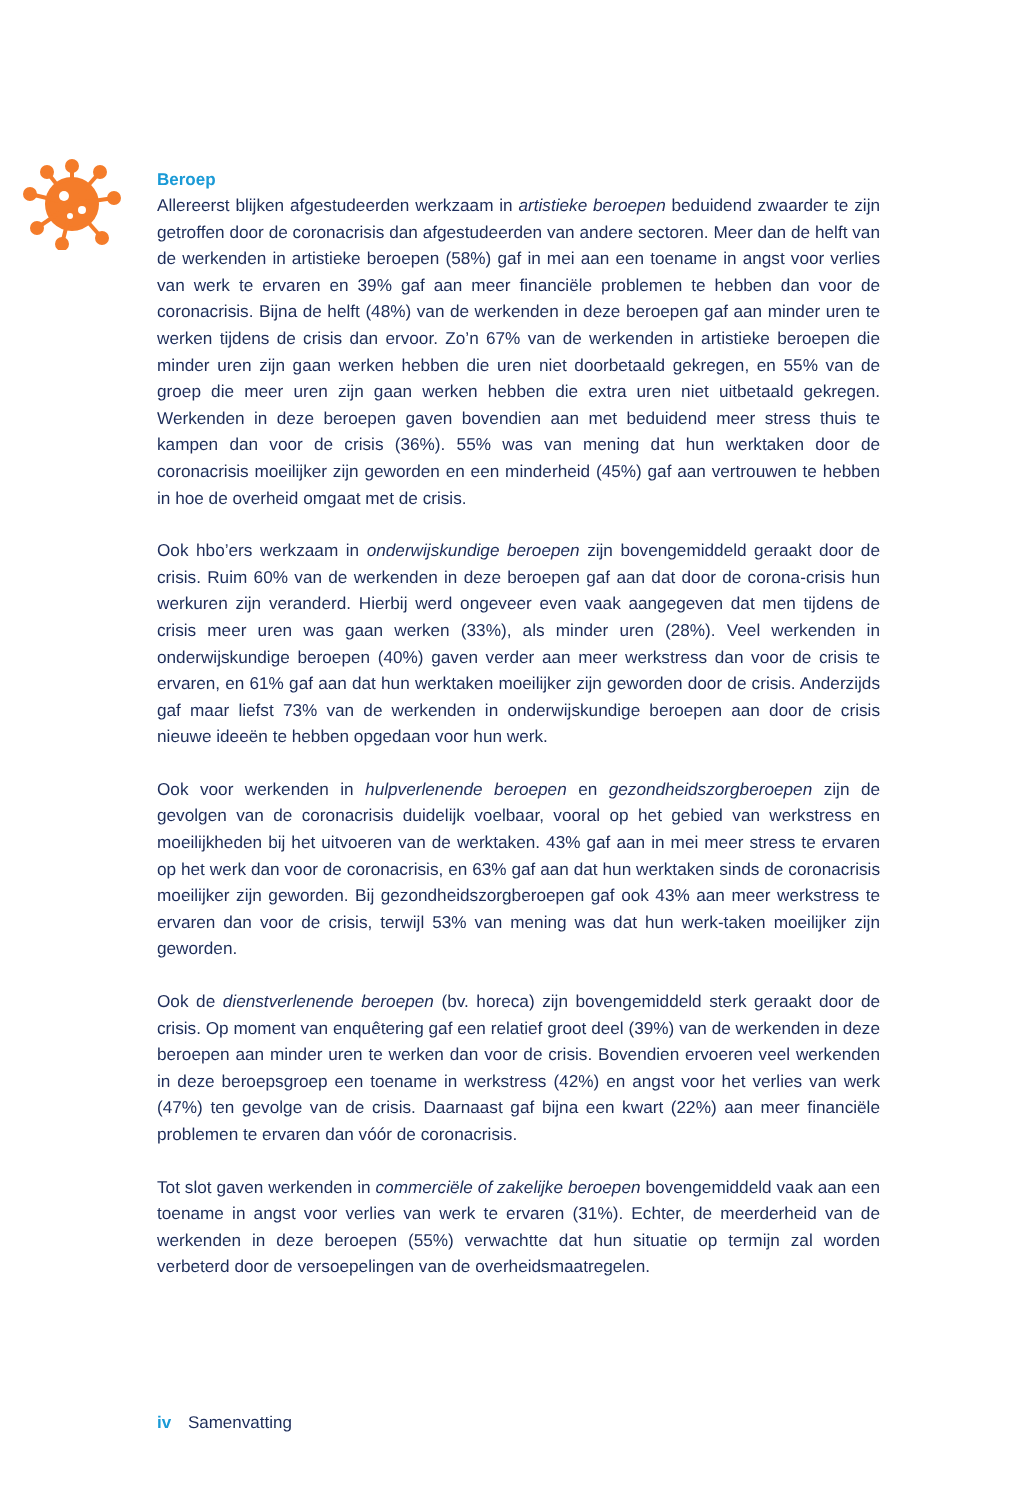Beroep
Allereerst blijken afgestudeerden werkzaam in artistieke beroepen beduidend zwaarder te zijn getroffen door de coronacrisis dan afgestudeerden van andere sectoren. Meer dan de helft van de werkenden in artistieke beroepen (58%) gaf in mei aan een toename in angst voor verlies van werk te ervaren en 39% gaf aan meer financiële problemen te hebben dan voor de coronacrisis. Bijna de helft (48%) van de werkenden in deze beroepen gaf aan minder uren te werken tijdens de crisis dan ervoor. Zo’n 67% van de werkenden in artistieke beroepen die minder uren zijn gaan werken hebben die uren niet doorbetaald gekregen, en 55% van de groep die meer uren zijn gaan werken hebben die extra uren niet uitbetaald gekregen. Werkenden in deze beroepen gaven bovendien aan met beduidend meer stress thuis te kampen dan voor de crisis (36%). 55% was van mening dat hun werktaken door de coronacrisis moeilijker zijn geworden en een minderheid (45%) gaf aan vertrouwen te hebben in hoe de overheid omgaat met de crisis.
Ook hbo’ers werkzaam in onderwijskundige beroepen zijn bovengemiddeld geraakt door de crisis. Ruim 60% van de werkenden in deze beroepen gaf aan dat door de corona-crisis hun werkuren zijn veranderd. Hierbij werd ongeveer even vaak aangegeven dat men tijdens de crisis meer uren was gaan werken (33%), als minder uren (28%). Veel werkenden in onderwijskundige beroepen (40%) gaven verder aan meer werkstress dan voor de crisis te ervaren, en 61% gaf aan dat hun werktaken moeilijker zijn geworden door de crisis. Anderzijds gaf maar liefst 73% van de werkenden in onderwijskundige beroepen aan door de crisis nieuwe ideeën te hebben opgedaan voor hun werk.
Ook voor werkenden in hulpverlenende beroepen en gezondheidszorgberoepen zijn de gevolgen van de coronacrisis duidelijk voelbaar, vooral op het gebied van werkstress en moeilijkheden bij het uitvoeren van de werktaken. 43% gaf aan in mei meer stress te ervaren op het werk dan voor de coronacrisis, en 63% gaf aan dat hun werktaken sinds de coronacrisis moeilijker zijn geworden. Bij gezondheidszorgberoepen gaf ook 43% aan meer werkstress te ervaren dan voor de crisis, terwijl 53% van mening was dat hun werk-taken moeilijker zijn geworden.
Ook de dienstverlenende beroepen (bv. horeca) zijn bovengemiddeld sterk geraakt door de crisis. Op moment van enquêtering gaf een relatief groot deel (39%) van de werkenden in deze beroepen aan minder uren te werken dan voor de crisis. Bovendien ervoeren veel werkenden in deze beroepsgroep een toename in werkstress (42%) en angst voor het verlies van werk (47%) ten gevolge van de crisis. Daarnaast gaf bijna een kwart (22%) aan meer financiële problemen te ervaren dan vóór de coronacrisis.
Tot slot gaven werkenden in commerciële of zakelijke beroepen bovengemiddeld vaak aan een toename in angst voor verlies van werk te ervaren (31%). Echter, de meerderheid van de werkenden in deze beroepen (55%) verwachtte dat hun situatie op termijn zal worden verbeterd door de versoepelingen van de overheidsmaatregelen.
iv Samenvatting